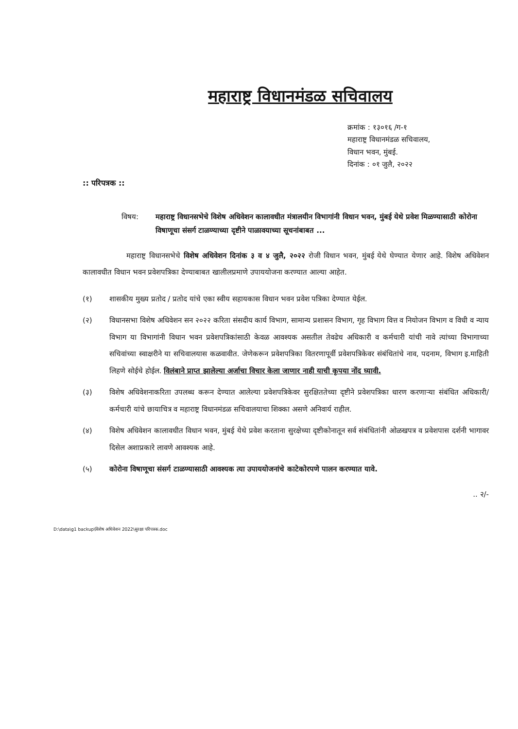महाराष्ट्र विधानमंडळ सचिवालय
क्रमांक : १३०१६ /ग-१
महाराष्ट्र विधानमंडळ सचिवालय,
विधान भवन, मुंबई.
दिनांक : ०१ जुलै, २०२२
:: परिपत्रक ::
विषय: महाराष्ट्र विधानसभेचे विशेष अधिवेशन कालावधीत मंत्रालयीन विभागांनी विधान भवन, मुंबई येथे प्रवेश मिळण्यासाठी कोरोना विषाणूचा संसर्ग टाळण्याच्या दृष्टीने पाळावयाच्या सूचनांबाबत ...
महाराष्ट्र विधानसभेचे विशेष अधिवेशन दिनांक ३ व ४ जुलै, २०२२ रोजी विधान भवन, मुंबई येथे घेण्यात येणार आहे. विशेष अधिवेशन कालावधीत विधान भवन प्रवेशपत्रिका देण्याबाबत खालीलप्रमाणे उपाययोजना करण्यात आल्या आहेत.
(१) शासकीय मुख्य प्रतोद / प्रतोद यांचे एका स्वीय सहायकास विधान भवन प्रवेश पत्रिका देण्यात येईल.
(२) विधानसभा विशेष अधिवेशन सन २०२२ करिता संसदीय कार्य विभाग, सामान्य प्रशासन विभाग, गृह विभाग वित्त व नियोजन विभाग व विधी व न्याय विभाग या विभागांनी विधान भवन प्रवेशपत्रिकांसाठी केवळ आवश्यक असतील तेवढेच अधिकारी व कर्मचारी यांची नावे त्यांच्या विभागाच्या सचिवांच्या स्वाक्षरीने या सचिवालयास कळवावीत. जेणेकरून प्रवेशपत्रिका वितरणापूर्वी प्रवेशपत्रिकेवर संबंधितांचे नाव, पदनाम, विभाग इ.माहिती लिहणे सोईचे होईल. विलंबाने प्राप्त झालेल्या अर्जाचा विचार केला जाणार नाही याची कृपया नोंद घ्यावी.
(३) विशेष अधिवेशनाकरिता उपलब्ध करून देण्यात आलेल्या प्रवेशपत्रिकेवर सुरक्षिततेच्या दृष्टीने प्रवेशपत्रिका धारण करणाऱ्या संबंधित अधिकारी/कर्मचारी यांचे छायाचित्र व महाराष्ट्र विधानमंडळ सचिवालयाचा शिक्का असणे अनिवार्य राहील.
(४) विशेष अधिवेशन कालावधीत विधान भवन, मुंबई येथे प्रवेश करताना सुरक्षेच्या दृष्टीकोनातून सर्व संबंधितांनी ओळखपत्र व प्रवेशपास दर्शनी भागावर दिसेल अशाप्रकारे लावणे आवश्यक आहे.
(५) कोरोना विषाणूचा संसर्ग टाळण्यासाठी आवश्यक त्या उपाययोजनांचे काटेकोरपणे पालन करण्यात यावे.
.. २/-
D:\data\g1 backup\विशेष अधिवेशन 2022\सुरक्षा परिपत्रक.doc